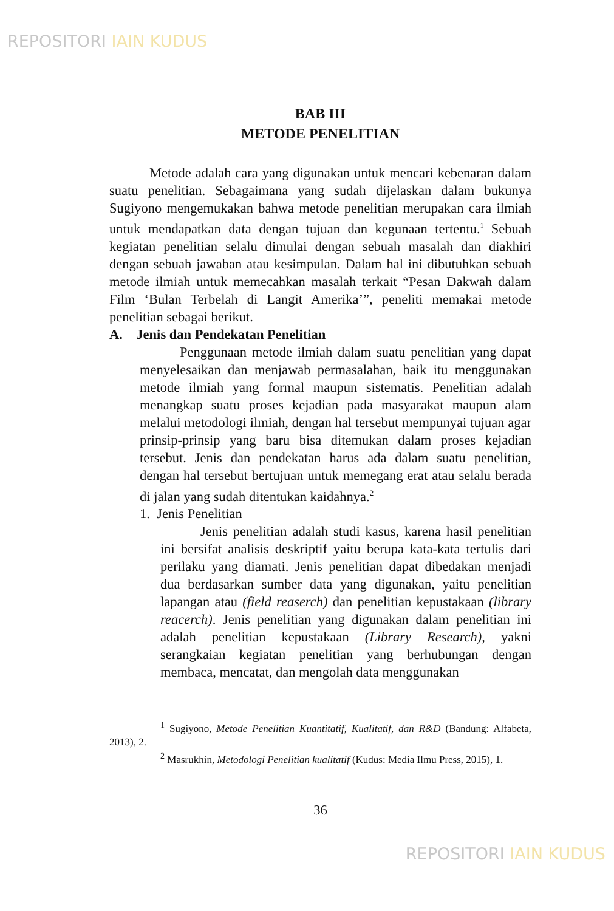REPOSITORI IAIN KUDUS
BAB III
METODE PENELITIAN
Metode adalah cara yang digunakan untuk mencari kebenaran dalam suatu penelitian. Sebagaimana yang sudah dijelaskan dalam bukunya Sugiyono mengemukakan bahwa metode penelitian merupakan cara ilmiah untuk mendapatkan data dengan tujuan dan kegunaan tertentu.<sup>1</sup> Sebuah kegiatan penelitian selalu dimulai dengan sebuah masalah dan diakhiri dengan sebuah jawaban atau kesimpulan. Dalam hal ini dibutuhkan sebuah metode ilmiah untuk memecahkan masalah terkait “Pesan Dakwah dalam Film ‘Bulan Terbelah di Langit Amerika’”, peneliti memakai metode penelitian sebagai berikut.
A. Jenis dan Pendekatan Penelitian
Penggunaan metode ilmiah dalam suatu penelitian yang dapat menyelesaikan dan menjawab permasalahan, baik itu menggunakan metode ilmiah yang formal maupun sistematis. Penelitian adalah menangkap suatu proses kejadian pada masyarakat maupun alam melalui metodologi ilmiah, dengan hal tersebut mempunyai tujuan agar prinsip-prinsip yang baru bisa ditemukan dalam proses kejadian tersebut. Jenis dan pendekatan harus ada dalam suatu penelitian, dengan hal tersebut bertujuan untuk memegang erat atau selalu berada di jalan yang sudah ditentukan kaidahnya.<sup>2</sup>
1. Jenis Penelitian
Jenis penelitian adalah studi kasus, karena hasil penelitian ini bersifat analisis deskriptif yaitu berupa kata-kata tertulis dari perilaku yang diamati. Jenis penelitian dapat dibedakan menjadi dua berdasarkan sumber data yang digunakan, yaitu penelitian lapangan atau (field reaserch) dan penelitian kepustakaan (library reacerch). Jenis penelitian yang digunakan dalam penelitian ini adalah penelitian kepustakaan (Library Research), yakni serangkaian kegiatan penelitian yang berhubungan dengan membaca, mencatat, dan mengolah data menggunakan
<sup>1</sup> Sugiyono, Metode Penelitian Kuantitatif, Kualitatif, dan R&D (Bandung: Alfabeta, 2013), 2.
<sup>2</sup> Masrukhin, Metodologi Penelitian kualitatif (Kudus: Media Ilmu Press, 2015), 1.
36
REPOSITORI IAIN KUDUS